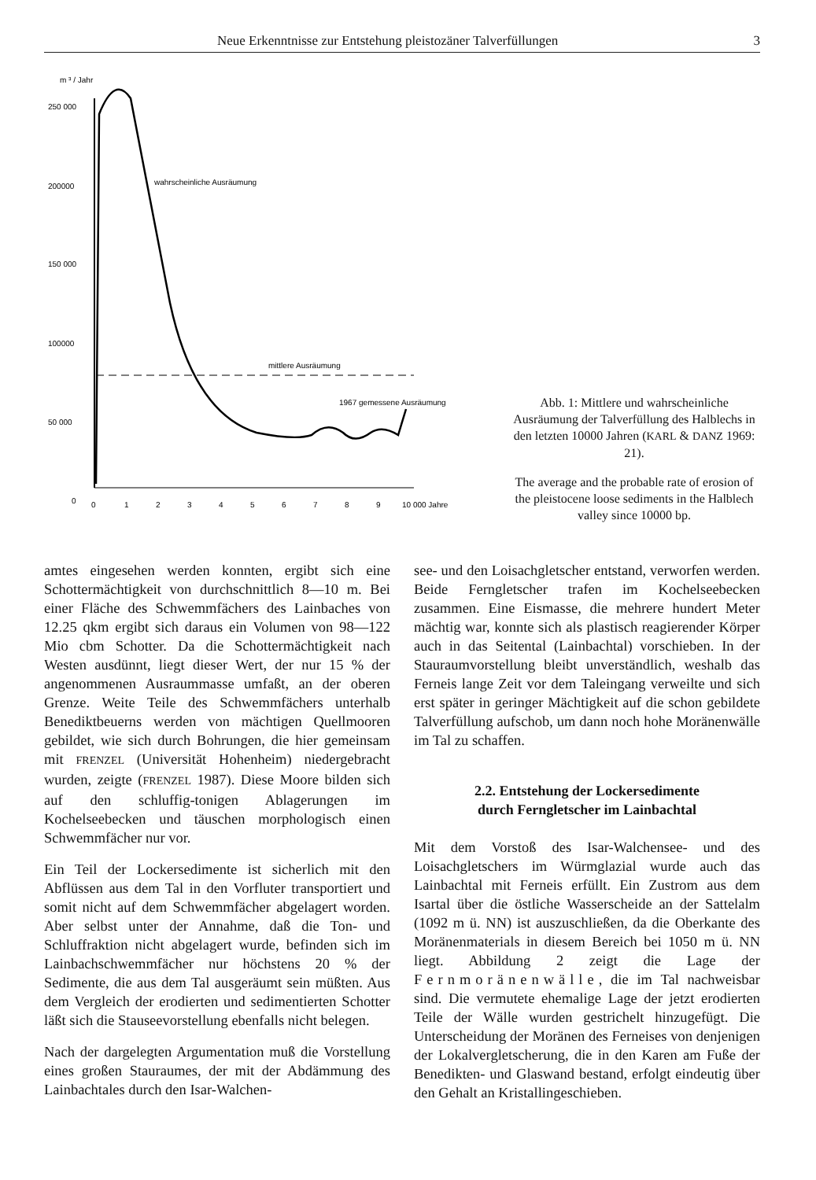Neue Erkenntnisse zur Entstehung pleistozäner Talverfüllungen 3
m ³ / Jahr
250 000
200000
150 000
100000
50 000
0
0
1
2
3
4
5
6
7
8
9
10 000 Jahre
wahrscheinliche Ausräumung
mittlere Ausräumung
1967 gemessene Ausräumung
Abb. 1: Mittlere und wahrscheinliche Ausräumung der Talverfüllung des Halblechs in den letzten 10000 Jahren (KARL & DANZ 1969: 21).
The average and the probable rate of erosion of the pleistocene loose sediments in the Halblech valley since 10000 bp.
amtes eingesehen werden konnten, ergibt sich eine Schottermächtigkeit von durchschnittlich 8—10 m. Bei einer Fläche des Schwemmfächers des Lainbaches von 12.25 qkm ergibt sich daraus ein Volumen von 98—122 Mio cbm Schotter. Da die Schottermächtigkeit nach Westen ausdünnt, liegt dieser Wert, der nur 15 % der angenommenen Ausraummasse umfaßt, an der oberen Grenze. Weite Teile des Schwemmfächers unterhalb Benediktbeuerns werden von mächtigen Quellmooren gebildet, wie sich durch Bohrungen, die hier gemeinsam mit FRENZEL (Universität Hohenheim) niedergebracht wurden, zeigte (FRENZEL 1987). Diese Moore bilden sich auf den schluffig-tonigen Ablagerungen im Kochelseebecken und täuschen morphologisch einen Schwemmfächer nur vor.
Ein Teil der Lockersedimente ist sicherlich mit den Abflüssen aus dem Tal in den Vorfluter transportiert und somit nicht auf dem Schwemmfächer abgelagert worden. Aber selbst unter der Annahme, daß die Ton- und Schluffraktion nicht abgelagert wurde, befinden sich im Lainbachschwemmfächer nur höchstens 20 % der Sedimente, die aus dem Tal ausgeräumt sein müßten. Aus dem Vergleich der erodierten und sedimentierten Schotter läßt sich die Stauseevorstellung ebenfalls nicht belegen.
Nach der dargelegten Argumentation muß die Vorstellung eines großen Stauraumes, der mit der Abdämmung des Lainbachtales durch den Isar-Walchen-
see- und den Loisachgletscher entstand, verworfen werden. Beide Ferngletscher trafen im Kochelseebecken zusammen. Eine Eismasse, die mehrere hundert Meter mächtig war, konnte sich als plastisch reagierender Körper auch in das Seitental (Lainbachtal) vorschieben. In der Stauraumvorstellung bleibt unverständlich, weshalb das Ferneis lange Zeit vor dem Taleingang verweilte und sich erst später in geringer Mächtigkeit auf die schon gebildete Talverfüllung aufschob, um dann noch hohe Moränenwälle im Tal zu schaffen.
2.2. Entstehung der Lockersedimente
durch Ferngletscher im Lainbachtal
Mit dem Vorstoß des Isar-Walchensee- und des Loisachgletschers im Würmglazial wurde auch das Lainbachtal mit Ferneis erfüllt. Ein Zustrom aus dem Isartal über die östliche Wasserscheide an der Sattelalm (1092 m ü. NN) ist auszuschließen, da die Oberkante des Moränenmaterials in diesem Bereich bei 1050 m ü. NN liegt. Abbildung 2 zeigt die Lage der Fernmoränenwälle, die im Tal nachweisbar sind. Die vermutete ehemalige Lage der jetzt erodierten Teile der Wälle wurden gestrichelt hinzugefügt. Die Unterscheidung der Moränen des Ferneises von denjenigen der Lokalvergletscherung, die in den Karen am Fuße der Benedikten- und Glaswand bestand, erfolgt eindeutig über den Gehalt an Kristallingeschieben.